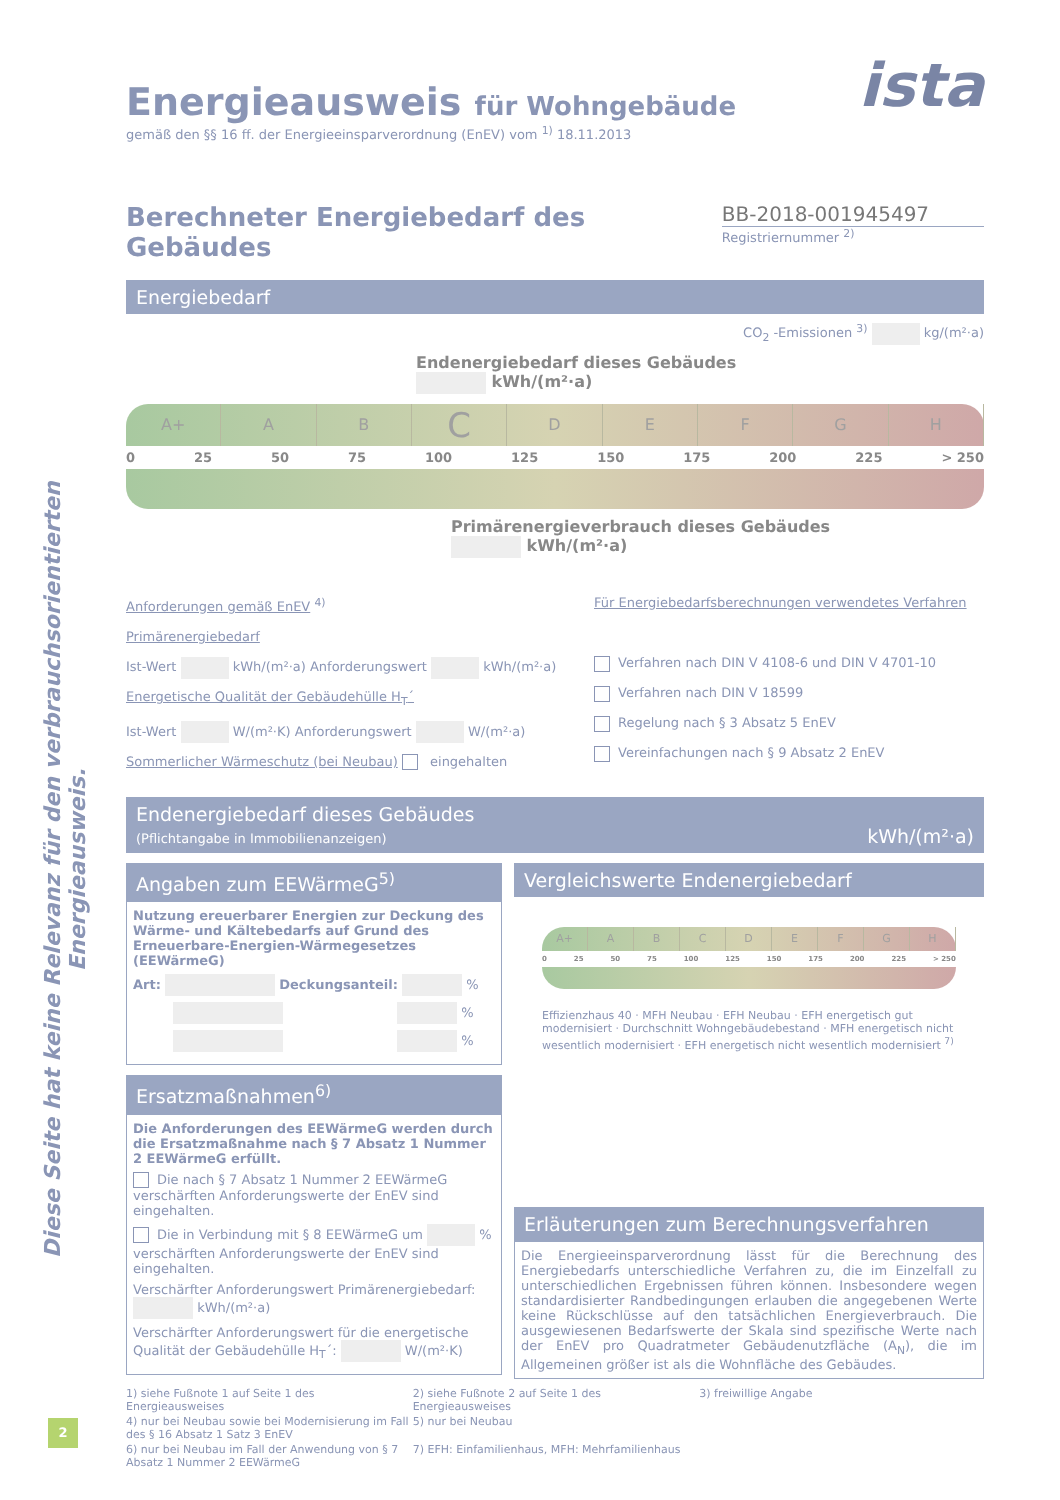Diese Seite hat keine Relevanz für den verbrauchsorientierten Energieausweis.
Energieausweis für Wohngebäude
gemäß den §§ 16 ff. der Energieeinsparverordnung (EnEV) vom <sup>1)</sup> 18.11.2013
ista
Berechneter Energiebedarf des Gebäudes
BB-2018-001945497
Registriernummer <sup>2)</sup>
Energiebedarf
CO<sub>2</sub> -Emissionen <sup>3)</sup> kg/(m²·a)
Endenergiebedarf dieses Gebäudes
kWh/(m²·a)
A+ A B
C
D E F G H
0 25 50 75 100 125 150 175 200 225 > 250
Primärenergieverbrauch dieses Gebäudes
kWh/(m²·a)
Anforderungen gemäß EnEV <sup>4)</sup>
Primärenergiebedarf
Ist-Wert kWh/(m²·a) Anforderungswert kWh/(m²·a)
Energetische Qualität der Gebäudehülle H<sub>T</sub>´
Ist-Wert W/(m²·K) Anforderungswert W/(m²·a)
Sommerlicher Wärmeschutz (bei Neubau) eingehalten
Für Energiebedarfsberechnungen verwendetes Verfahren
Verfahren nach DIN V 4108-6 und DIN V 4701-10
Verfahren nach DIN V 18599
Regelung nach § 3 Absatz 5 EnEV
Vereinfachungen nach § 9 Absatz 2 EnEV
Endenergiebedarf dieses Gebäudes
(Pflichtangabe in Immobilienanzeigen)
kWh/(m²·a)
Angaben zum EEWärmeG<sup>5)</sup>
Nutzung ereuerbarer Energien zur Deckung des Wärme- und Kältebedarfs auf Grund des Erneuerbare-Energien-Wärmegesetzes (EEWärmeG)
Art: Deckungsanteil: %
%
%
Ersatzmaßnahmen<sup>6)</sup>
Die Anforderungen des EEWärmeG werden durch die Ersatzmaßnahme nach § 7 Absatz 1 Nummer 2 EEWärmeG erfüllt.
Die nach § 7 Absatz 1 Nummer 2 EEWärmeG verschärften Anforderungswerte der EnEV sind eingehalten.
Die in Verbindung mit § 8 EEWärmeG um % verschärften Anforderungswerte der EnEV sind eingehalten.
Verschärfter Anforderungswert Primärenergiebedarf: kWh/(m²·a)
Verschärfter Anforderungswert für die energetische Qualität der Gebäudehülle H<sub>T</sub>´: W/(m²·K)
Vergleichswerte Endenergiebedarf
A+ A B C D E F G H
0 25 50 75 100 125 150 175 200 225 > 250
Effizienzhaus 40 · MFH Neubau · EFH Neubau · EFH energetisch gut modernisiert · Durchschnitt Wohngebäudebestand · MFH energetisch nicht wesentlich modernisiert · EFH energetisch nicht wesentlich modernisiert <sup>7)</sup>
Erläuterungen zum Berechnungsverfahren
Die Energieeinsparverordnung lässt für die Berechnung des Energiebedarfs unterschiedliche Verfahren zu, die im Einzelfall zu unterschiedlichen Ergebnissen führen können. Insbesondere wegen standardisierter Randbedingungen erlauben die angegebenen Werte keine Rückschlüsse auf den tatsächlichen Energieverbrauch. Die ausgewiesenen Bedarfswerte der Skala sind spezifische Werte nach der EnEV pro Quadratmeter Gebäudenutzfläche (A<sub>N</sub>), die im Allgemeinen größer ist als die Wohnfläche des Gebäudes.
1) siehe Fußnote 1 auf Seite 1 des Energieausweises 2) siehe Fußnote 2 auf Seite 1 des Energieausweises 3) freiwillige Angabe 4) nur bei Neubau sowie bei Modernisierung im Fall des § 16 Absatz 1 Satz 3 EnEV 5) nur bei Neubau 6) nur bei Neubau im Fall der Anwendung von § 7 Absatz 1 Nummer 2 EEWärmeG 7) EFH: Einfamilienhaus, MFH: Mehrfamilienhaus
2